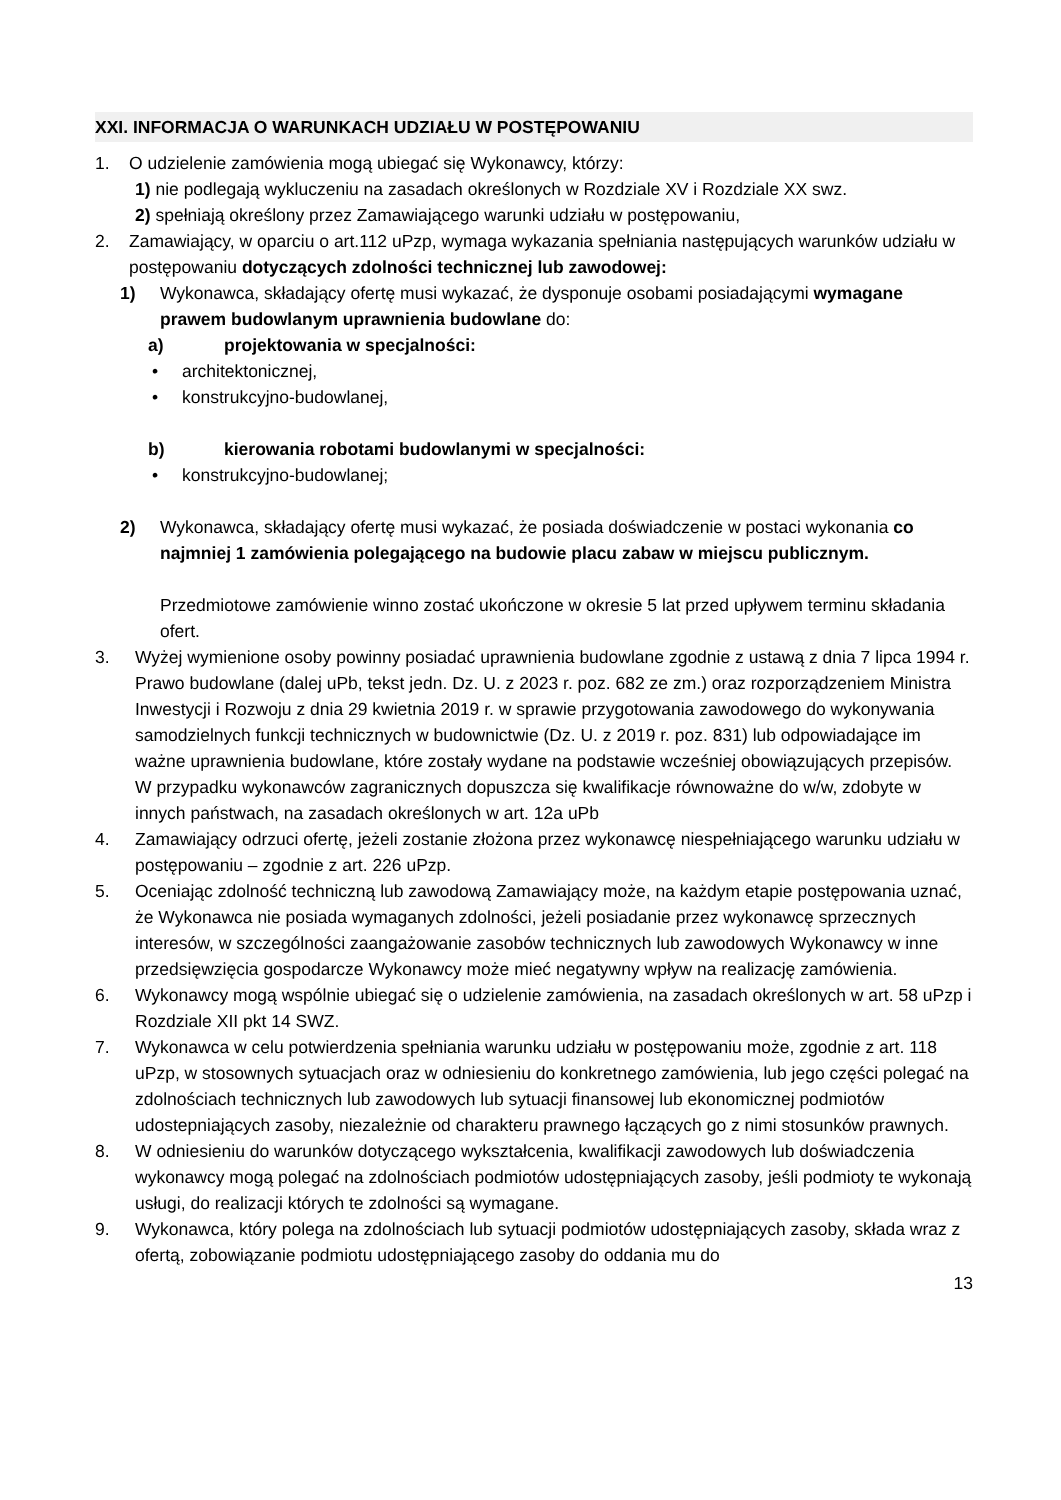XXI. INFORMACJA O WARUNKACH UDZIAŁU W POSTĘPOWANIU
1. O udzielenie zamówienia mogą ubiegać się Wykonawcy, którzy:
1) nie podlegają wykluczeniu na zasadach określonych w Rozdziale XV i Rozdziale XX swz.
2) spełniają określony przez Zamawiającego warunki udziału w postępowaniu,
2. Zamawiający, w oparciu o art.112 uPzp, wymaga wykazania spełniania następujących warunków udziału w postępowaniu dotyczących zdolności technicznej lub zawodowej:
1) Wykonawca, składający ofertę musi wykazać, że dysponuje osobami posiadającymi wymagane prawem budowlanym uprawnienia budowlane do:
a) projektowania w specjalności:
• architektonicznej,
• konstrukcyjno-budowlanej,
b) kierowania robotami budowlanymi w specjalności:
• konstrukcyjno-budowlanej;
2) Wykonawca, składający ofertę musi wykazać, że posiada doświadczenie w postaci wykonania co najmniej 1 zamówienia polegającego na budowie placu zabaw w miejscu publicznym.
Przedmiotowe zamówienie winno zostać ukończone w okresie 5 lat przed upływem terminu składania ofert.
3. Wyżej wymienione osoby powinny posiadać uprawnienia budowlane zgodnie z ustawą z dnia 7 lipca 1994 r. Prawo budowlane (dalej uPb, tekst jedn. Dz. U. z 2023 r. poz. 682 ze zm.) oraz rozporządzeniem Ministra Inwestycji i Rozwoju z dnia 29 kwietnia 2019 r. w sprawie przygotowania zawodowego do wykonywania samodzielnych funkcji technicznych w budownictwie (Dz. U. z 2019 r. poz. 831) lub odpowiadające im ważne uprawnienia budowlane, które zostały wydane na podstawie wcześniej obowiązujących przepisów. W przypadku wykonawców zagranicznych dopuszcza się kwalifikacje równoważne do w/w, zdobyte w innych państwach, na zasadach określonych w art. 12a uPb
4. Zamawiający odrzuci ofertę, jeżeli zostanie złożona przez wykonawcę niespełniającego warunku udziału w postępowaniu – zgodnie z art. 226 uPzp.
5. Oceniając zdolność techniczną lub zawodową Zamawiający może, na każdym etapie postępowania uznać, że Wykonawca nie posiada wymaganych zdolności, jeżeli posiadanie przez wykonawcę sprzecznych interesów, w szczególności zaangażowanie zasobów technicznych lub zawodowych Wykonawcy w inne przedsięwzięcia gospodarcze Wykonawcy może mieć negatywny wpływ na realizację zamówienia.
6. Wykonawcy mogą wspólnie ubiegać się o udzielenie zamówienia, na zasadach określonych w art. 58 uPzp i Rozdziale XII pkt 14 SWZ.
7. Wykonawca w celu potwierdzenia spełniania warunku udziału w postępowaniu może, zgodnie z art. 118 uPzp, w stosownych sytuacjach oraz w odniesieniu do konkretnego zamówienia, lub jego części polegać na zdolnościach technicznych lub zawodowych lub sytuacji finansowej lub ekonomicznej podmiotów udostepniających zasoby, niezależnie od charakteru prawnego łączących go z nimi stosunków prawnych.
8. W odniesieniu do warunków dotyczącego wykształcenia, kwalifikacji zawodowych lub doświadczenia wykonawcy mogą polegać na zdolnościach podmiotów udostępniających zasoby, jeśli podmioty te wykonają usługi, do realizacji których te zdolności są wymagane.
9. Wykonawca, który polega na zdolnościach lub sytuacji podmiotów udostępniających zasoby, składa wraz z ofertą, zobowiązanie podmiotu udostępniającego zasoby do oddania mu do
13